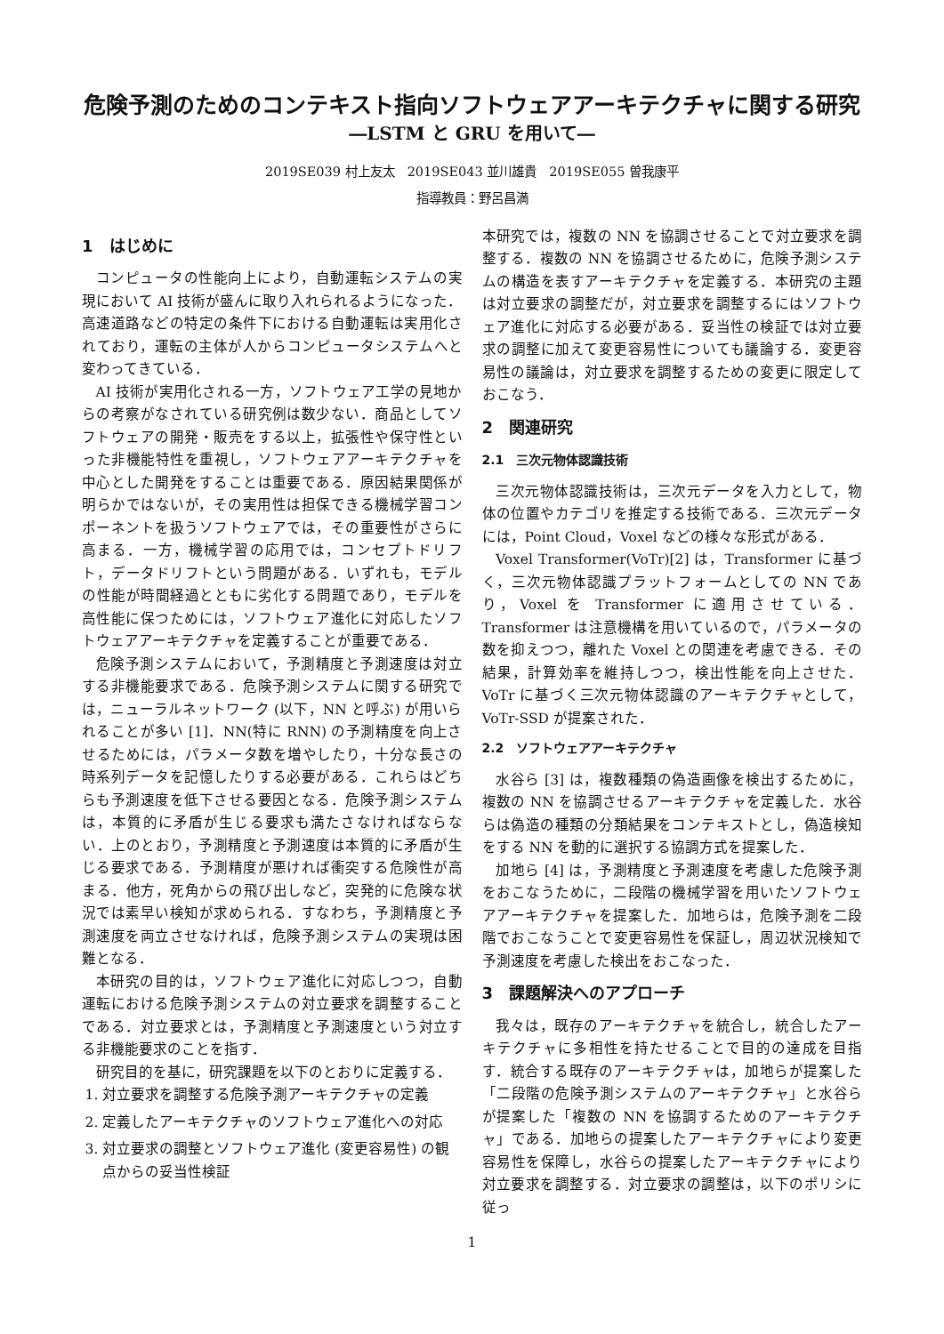危険予測のためのコンテキスト指向ソフトウェアアーキテクチャに関する研究
―LSTM と GRU を用いて―
2019SE039 村上友太　2019SE043 並川雄貴　2019SE055 曽我康平
指導教員：野呂昌満
1　はじめに
コンピュータの性能向上により，自動運転システムの実現において AI 技術が盛んに取り入れられるようになった．高速道路などの特定の条件下における自動運転は実用化されており，運転の主体が人からコンピュータシステムへと変わってきている．
AI 技術が実用化される一方，ソフトウェア工学の見地からの考察がなされている研究例は数少ない．商品としてソフトウェアの開発・販売をする以上，拡張性や保守性といった非機能特性を重視し，ソフトウェアアーキテクチャを中心とした開発をすることは重要である．原因結果関係が明らかではないが，その実用性は担保できる機械学習コンポーネントを扱うソフトウェアでは，その重要性がさらに高まる．一方，機械学習の応用では，コンセプトドリフト，データドリフトという問題がある．いずれも，モデルの性能が時間経過とともに劣化する問題であり，モデルを高性能に保つためには，ソフトウェア進化に対応したソフトウェアアーキテクチャを定義することが重要である．
危険予測システムにおいて，予測精度と予測速度は対立する非機能要求である．危険予測システムに関する研究では，ニューラルネットワーク (以下，NN と呼ぶ) が用いられることが多い [1]．NN(特に RNN) の予測精度を向上させるためには，パラメータ数を増やしたり，十分な長さの時系列データを記憶したりする必要がある．これらはどちらも予測速度を低下させる要因となる．危険予測システムは，本質的に矛盾が生じる要求も満たさなければならない．上のとおり，予測精度と予測速度は本質的に矛盾が生じる要求である．予測精度が悪ければ衝突する危険性が高まる．他方，死角からの飛び出しなど，突発的に危険な状況では素早い検知が求められる．すなわち，予測精度と予測速度を両立させなければ，危険予測システムの実現は困難となる．
本研究の目的は，ソフトウェア進化に対応しつつ，自動運転における危険予測システムの対立要求を調整することである．対立要求とは，予測精度と予測速度という対立する非機能要求のことを指す．
研究目的を基に，研究課題を以下のとおりに定義する．
1. 対立要求を調整する危険予測アーキテクチャの定義
2. 定義したアーキテクチャのソフトウェア進化への対応
3. 対立要求の調整とソフトウェア進化 (変更容易性) の観点からの妥当性検証
本研究では，複数の NN を協調させることで対立要求を調整する．複数の NN を協調させるために，危険予測システムの構造を表すアーキテクチャを定義する．本研究の主題は対立要求の調整だが，対立要求を調整するにはソフトウェア進化に対応する必要がある．妥当性の検証では対立要求の調整に加えて変更容易性についても議論する．変更容易性の議論は，対立要求を調整するための変更に限定しておこなう．
2　関連研究
2.1　三次元物体認識技術
三次元物体認識技術は，三次元データを入力として，物体の位置やカテゴリを推定する技術である．三次元データには，Point Cloud，Voxel などの様々な形式がある．
Voxel Transformer(VoTr)[2] は，Transformer に基づく，三次元物体認識プラットフォームとしての NN であり，Voxel を Transformer に適用させている．Transformer は注意機構を用いているので，パラメータの数を抑えつつ，離れた Voxel との関連を考慮できる．その結果，計算効率を維持しつつ，検出性能を向上させた．VoTr に基づく三次元物体認識のアーキテクチャとして，VoTr-SSD が提案された．
2.2　ソフトウェアアーキテクチャ
水谷ら [3] は，複数種類の偽造画像を検出するために，複数の NN を協調させるアーキテクチャを定義した．水谷らは偽造の種類の分類結果をコンテキストとし，偽造検知をする NN を動的に選択する協調方式を提案した．
加地ら [4] は，予測精度と予測速度を考慮した危険予測をおこなうために，二段階の機械学習を用いたソフトウェアアーキテクチャを提案した．加地らは，危険予測を二段階でおこなうことで変更容易性を保証し，周辺状況検知で予測速度を考慮した検出をおこなった．
3　課題解決へのアプローチ
我々は，既存のアーキテクチャを統合し，統合したアーキテクチャに多相性を持たせることで目的の達成を目指す．統合する既存のアーキテクチャは，加地らが提案した「二段階の危険予測システムのアーキテクチャ」と水谷らが提案した「複数の NN を協調するためのアーキテクチャ」である．加地らの提案したアーキテクチャにより変更容易性を保障し，水谷らの提案したアーキテクチャにより対立要求を調整する．対立要求の調整は，以下のポリシに従っ
1